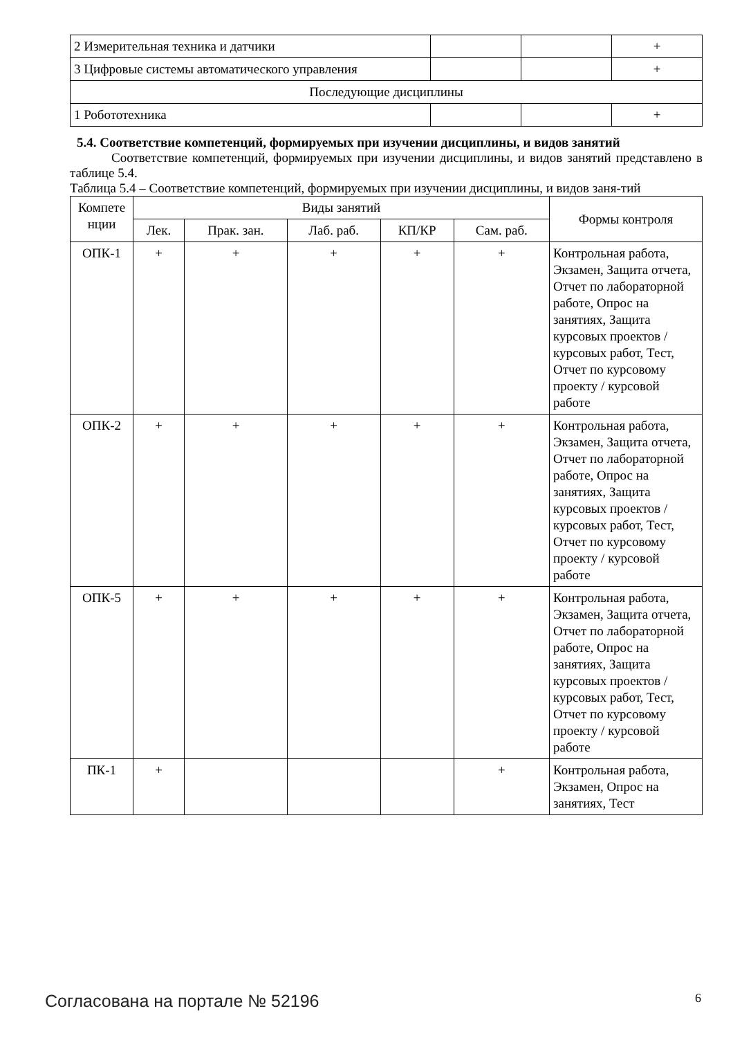| 2 Измерительная техника и датчики | | | + |
| 3 Цифровые системы автоматического управления | | | + |
| Последующие дисциплины | | | |
| 1 Робототехника | | | + |
5.4. Соответствие компетенций, формируемых при изучении дисциплины, и видов занятий
Соответствие компетенций, формируемых при изучении дисциплины, и видов занятий представлено в таблице 5.4.
Таблица 5.4 – Соответствие компетенций, формируемых при изучении дисциплины, и видов заня-тий
| Компете нции | Виды занятий | | | | | Формы контроля |
| --- | --- | --- | --- | --- | --- | --- |
| | Лек. | Прак. зан. | Лаб. раб. | КП/КР | Сам. раб. | |
| ОПК-1 | + | + | + | + | + | Контрольная работа, Экзамен, Защита отчета, Отчет по лабораторной работе, Опрос на занятиях, Защита курсовых проектов / курсовых работ, Тест, Отчет по курсовому проекту / курсовой работе |
| ОПК-2 | + | + | + | + | + | Контрольная работа, Экзамен, Защита отчета, Отчет по лабораторной работе, Опрос на занятиях, Защита курсовых проектов / курсовых работ, Тест, Отчет по курсовому проекту / курсовой работе |
| ОПК-5 | + | + | + | + | + | Контрольная работа, Экзамен, Защита отчета, Отчет по лабораторной работе, Опрос на занятиях, Защита курсовых проектов / курсовых работ, Тест, Отчет по курсовому проекту / курсовой работе |
| ПК-1 | + | | | | + | Контрольная работа, Экзамен, Опрос на занятиях, Тест |
Согласована на портале № 52196 6